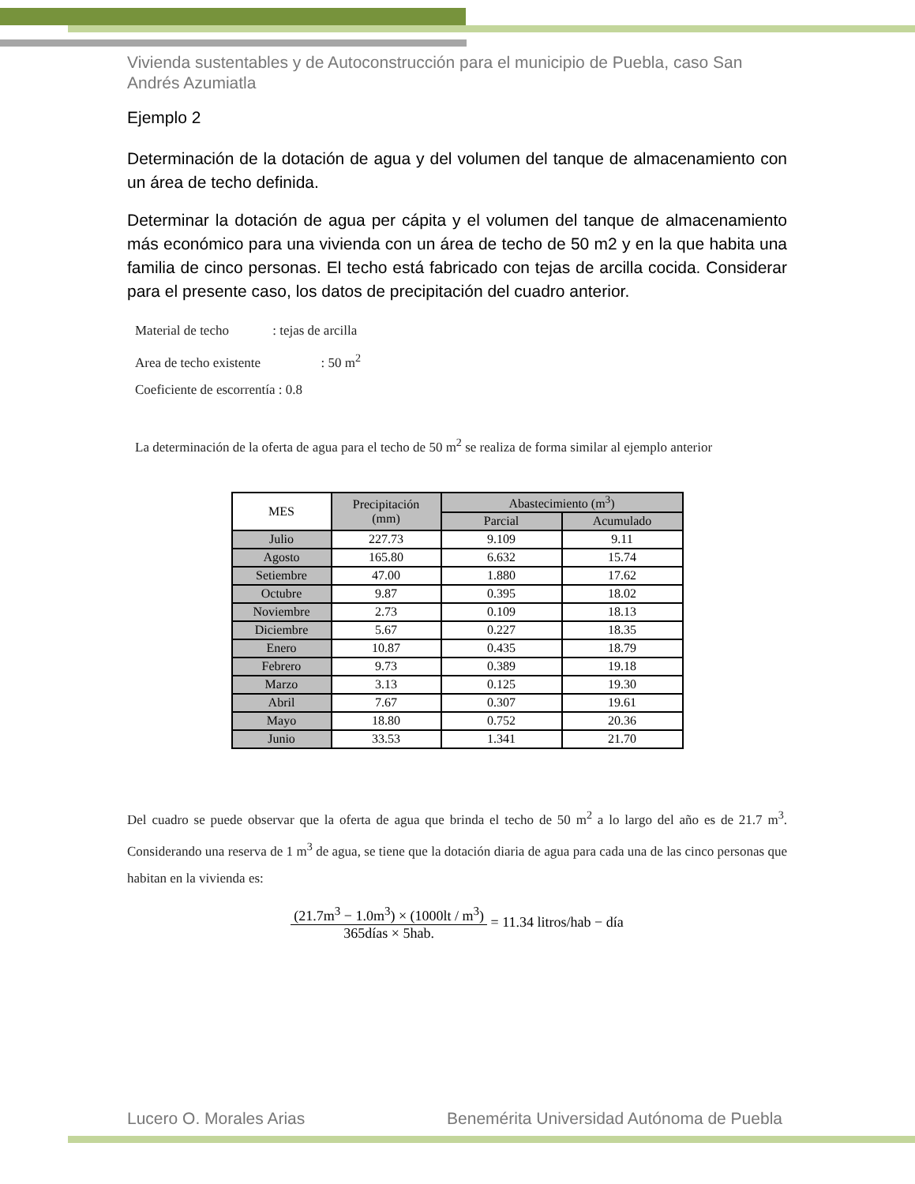Vivienda sustentables y de Autoconstrucción para el municipio de Puebla, caso San Andrés Azumiatla
Ejemplo 2
Determinación de la dotación de agua y del volumen del tanque de almacenamiento con un área de techo definida.
Determinar la dotación de agua per cápita y el volumen del tanque de almacenamiento más económico para una vivienda con un área de techo de 50 m2 y en la que habita una familia de cinco personas. El techo está fabricado con tejas de arcilla cocida. Considerar para el presente caso, los datos de precipitación del cuadro anterior.
Material de techo : tejas de arcilla
Area de techo existente : 50 m<sup>2</sup>
Coeficiente de escorrentía : 0.8
La determinación de la oferta de agua para el techo de 50 m<sup>2</sup> se realiza de forma similar al ejemplo anterior
| MES | Precipitación (mm) | Abastecimiento (m<sup>3</sup>) | |
| --- | --- | --- | --- |
| | | Parcial | Acumulado |
| Julio | 227.73 | 9.109 | 9.11 |
| Agosto | 165.80 | 6.632 | 15.74 |
| Setiembre | 47.00 | 1.880 | 17.62 |
| Octubre | 9.87 | 0.395 | 18.02 |
| Noviembre | 2.73 | 0.109 | 18.13 |
| Diciembre | 5.67 | 0.227 | 18.35 |
| Enero | 10.87 | 0.435 | 18.79 |
| Febrero | 9.73 | 0.389 | 19.18 |
| Marzo | 3.13 | 0.125 | 19.30 |
| Abril | 7.67 | 0.307 | 19.61 |
| Mayo | 18.80 | 0.752 | 20.36 |
| Junio | 33.53 | 1.341 | 21.70 |
Del cuadro se puede observar que la oferta de agua que brinda el techo de 50 m<sup>2</sup> a lo largo del año es de 21.7 m<sup>3</sup>. Considerando una reserva de 1 m<sup>3</sup> de agua, se tiene que la dotación diaria de agua para cada una de las cinco personas que habitan en la vivienda es:
(21.7m<sup>3</sup> − 1.0m<sup>3</sup>) × (1000lt / m<sup>3</sup>) 365días × 5hab. = 11.34 litros/hab − día
Lucero O. Morales Arias Benemérita Universidad Autónoma de Puebla